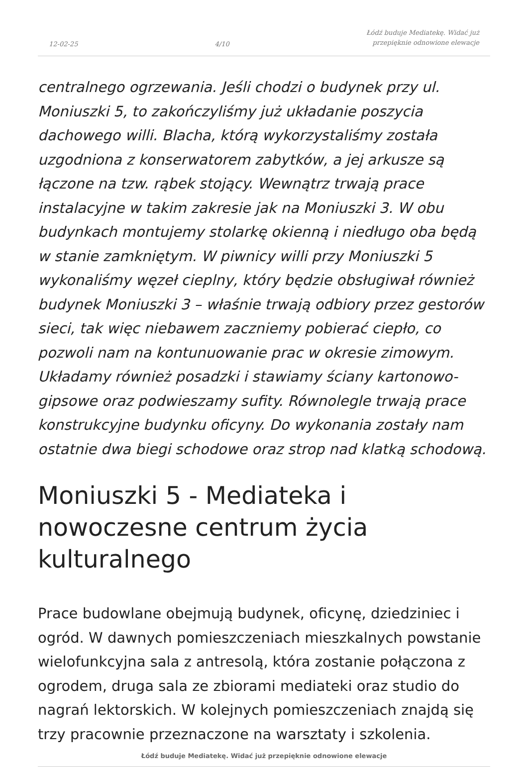12-02-25 4/10 Łódź buduje Mediatekę. Widać już
przepięknie odnowione elewacje
centralnego ogrzewania. Jeśli chodzi o budynek przy ul. Moniuszki 5, to zakończyliśmy już układanie poszycia dachowego willi. Blacha, którą wykorzystaliśmy została uzgodniona z konserwatorem zabytków, a jej arkusze są łączone na tzw. rąbek stojący. Wewnątrz trwają prace instalacyjne w takim zakresie jak na Moniuszki 3. W obu budynkach montujemy stolarkę okienną i niedługo oba będą w stanie zamkniętym. W piwnicy willi przy Moniuszki 5 wykonaliśmy węzeł cieplny, który będzie obsługiwał również budynek Moniuszki 3 – właśnie trwają odbiory przez gestorów sieci, tak więc niebawem zaczniemy pobierać ciepło, co pozwoli nam na kontunuowanie prac w okresie zimowym. Układamy również posadzki i stawiamy ściany kartonowo-gipsowe oraz podwieszamy sufity. Równolegle trwają prace konstrukcyjne budynku oficyny. Do wykonania zostały nam ostatnie dwa biegi schodowe oraz strop nad klatką schodową.
Moniuszki 5 - Mediateka i nowoczesne centrum życia kulturalnego
Prace budowlane obejmują budynek, oficynę, dziedziniec i ogród. W dawnych pomieszczeniach mieszkalnych powstanie wielofunkcyjna sala z antresolą, która zostanie połączona z ogrodem, druga sala ze zbiorami mediateki oraz studio do nagrań lektorskich. W kolejnych pomieszczeniach znajdą się trzy pracownie przeznaczone na warsztaty i szkolenia.
Łódź buduje Mediatekę. Widać już przepięknie odnowione elewacje